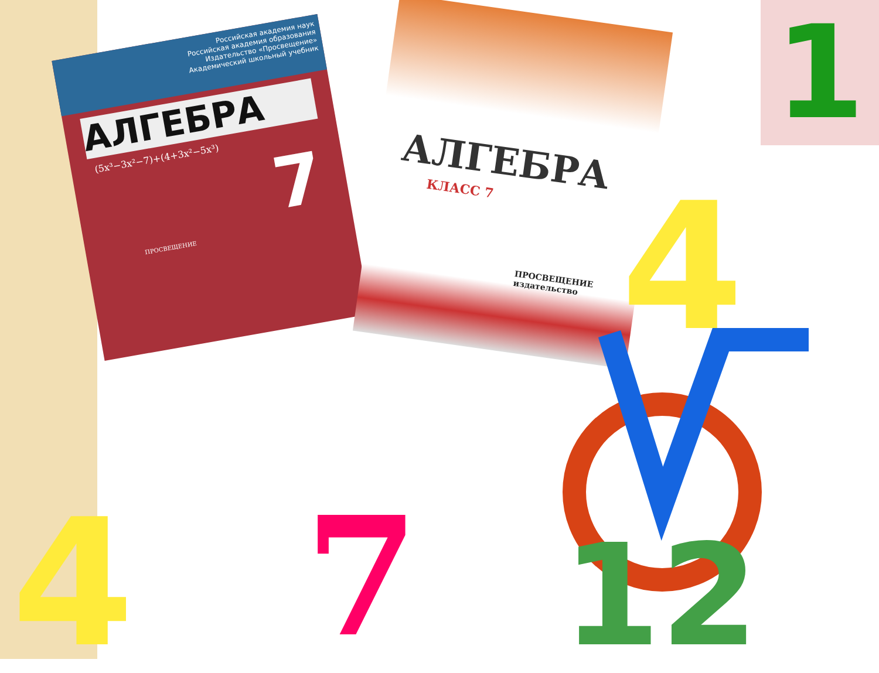Российская академия наук
Российская академия образования
Издательство «Просвещение»
Академический школьный учебник
АЛГЕБРА
(5x³−3x²−7)+(4+3x²−5x³)
7
ПРОСВЕЩЕНИЕ
АЛГЕБРА
КЛАСС 7
ПРОСВЕЩЕНИЕ
издательство
1
7
4
12
4